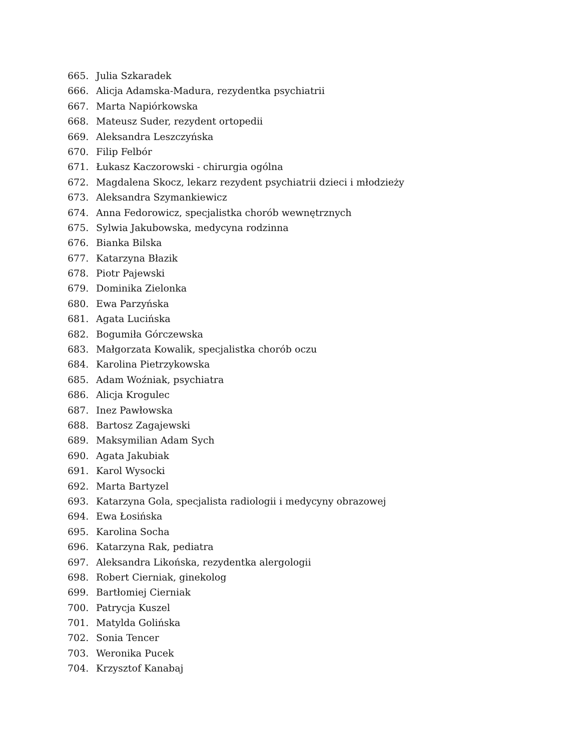665. Julia Szkaradek
666. Alicja Adamska-Madura, rezydentka psychiatrii
667. Marta Napiórkowska
668. Mateusz Suder, rezydent ortopedii
669. Aleksandra Leszczyńska
670. Filip Felbór
671. Łukasz Kaczorowski - chirurgia ogólna
672. Magdalena Skocz, lekarz rezydent psychiatrii dzieci i młodzieży
673. Aleksandra Szymankiewicz
674. Anna Fedorowicz, specjalistka chorób wewnętrznych
675. Sylwia Jakubowska, medycyna rodzinna
676. Bianka Bilska
677. Katarzyna Błazik
678. Piotr Pajewski
679. Dominika Zielonka
680. Ewa Parzyńska
681. Agata Lucińska
682. Bogumiła Górczewska
683. Małgorzata Kowalik, specjalistka chorób oczu
684. Karolina Pietrzykowska
685. Adam Woźniak, psychiatra
686. Alicja Krogulec
687. Inez Pawłowska
688. Bartosz Zagajewski
689. Maksymilian Adam Sych
690. Agata Jakubiak
691. Karol Wysocki
692. Marta Bartyzel
693. Katarzyna Gola, specjalista radiologii i medycyny obrazowej
694. Ewa Łosińska
695. Karolina Socha
696. Katarzyna Rak, pediatra
697. Aleksandra Likońska, rezydentka alergologii
698. Robert Cierniak, ginekolog
699. Bartłomiej Cierniak
700. Patrycja Kuszel
701. Matylda Golińska
702. Sonia Tencer
703. Weronika Pucek
704. Krzysztof Kanabaj